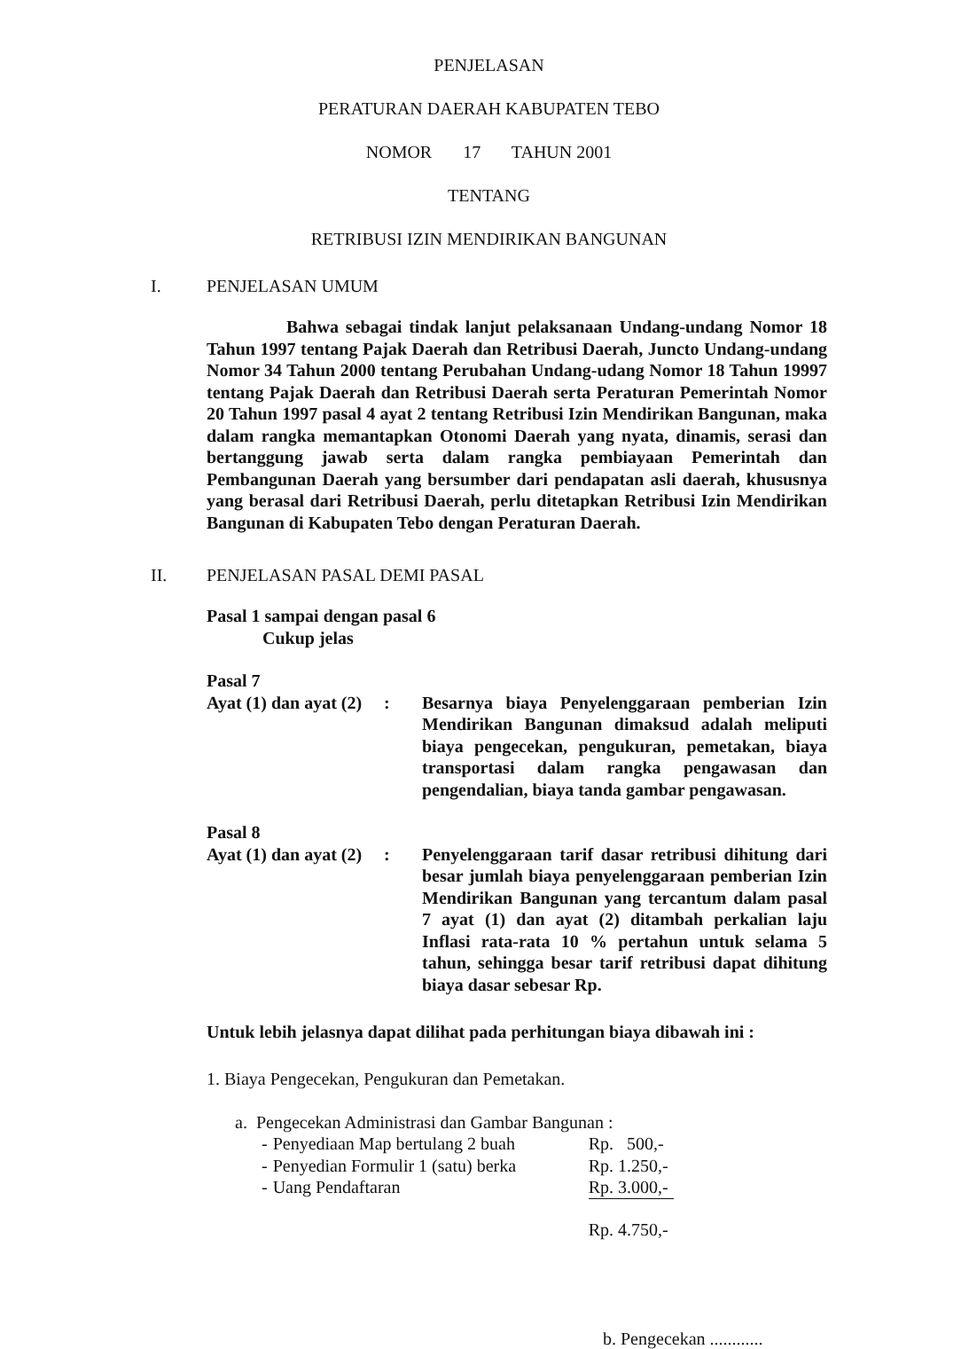PENJELASAN
PERATURAN DAERAH KABUPATEN TEBO
NOMOR 17 TAHUN 2001
TENTANG
RETRIBUSI IZIN MENDIRIKAN BANGUNAN
I. PENJELASAN UMUM
Bahwa sebagai tindak lanjut pelaksanaan Undang-undang Nomor 18 Tahun 1997 tentang Pajak Daerah dan Retribusi Daerah, Juncto Undang-undang Nomor 34 Tahun 2000 tentang Perubahan Undang-udang Nomor 18 Tahun 19997 tentang Pajak Daerah dan Retribusi Daerah serta Peraturan Pemerintah Nomor 20 Tahun 1997 pasal 4 ayat 2 tentang Retribusi Izin Mendirikan Bangunan, maka dalam rangka memantapkan Otonomi Daerah yang nyata, dinamis, serasi dan bertanggung jawab serta dalam rangka pembiayaan Pemerintah dan Pembangunan Daerah yang bersumber dari pendapatan asli daerah, khususnya yang berasal dari Retribusi Daerah, perlu ditetapkan Retribusi Izin Mendirikan Bangunan di Kabupaten Tebo dengan Peraturan Daerah.
II. PENJELASAN PASAL DEMI PASAL
Pasal 1 sampai dengan pasal 6
Cukup jelas
Pasal 7
| Ayat (1) dan ayat (2) | : | Besarnya biaya Penyelenggaraan pemberian Izin Mendirikan Bangunan dimaksud adalah meliputi biaya pengecekan, pengukuran, pemetakan, biaya transportasi dalam rangka pengawasan dan pengendalian, biaya tanda gambar pengawasan. |
Pasal 8
| Ayat (1) dan ayat (2) | : | Penyelenggaraan tarif dasar retribusi dihitung dari besar jumlah biaya penyelenggaraan pemberian Izin Mendirikan Bangunan yang tercantum dalam pasal 7 ayat (1) dan ayat (2) ditambah perkalian laju Inflasi rata-rata 10 % pertahun untuk selama 5 tahun, sehingga besar tarif retribusi dapat dihitung biaya dasar sebesar Rp. |
Untuk lebih jelasnya dapat dilihat pada perhitungan biaya dibawah ini :
1. Biaya Pengecekan, Pengukuran dan Pemetakan.
a. Pengecekan Administrasi dan Gambar Bangunan :
| - | Penyediaan Map bertulang 2 buah | Rp. 500,- |
| - | Penyedian Formulir 1 (satu) berka | Rp. 1.250,- |
| - | Uang Pendaftaran | Rp. 3.000,- |
| | | Rp. 4.750,- |
b. Pengecekan ............